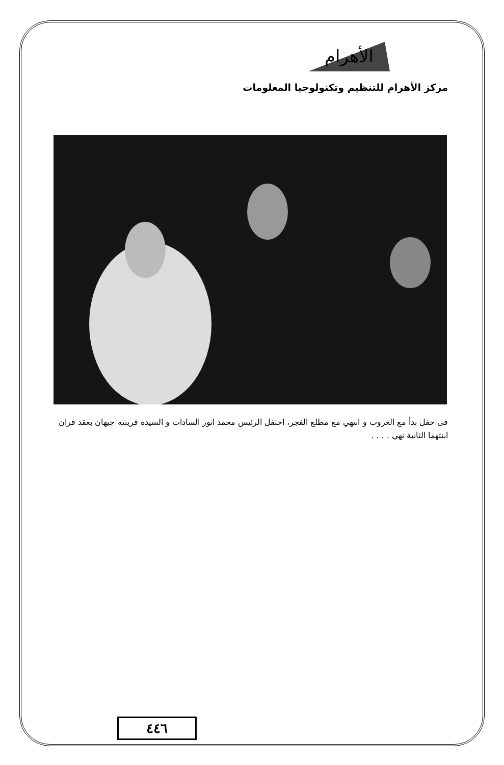الأهرام
مركز الأهرام للتنظيم وتكنولوجيا المعلومات
فى حفل بدأ مع الغروب و انتهي مع مطلع الفجر، احتفل الرئيس محمد انور السادات و السيدة قرينته جيهان بعقد قران ابنتهما الثانية نهي . . . .
٤٤٦